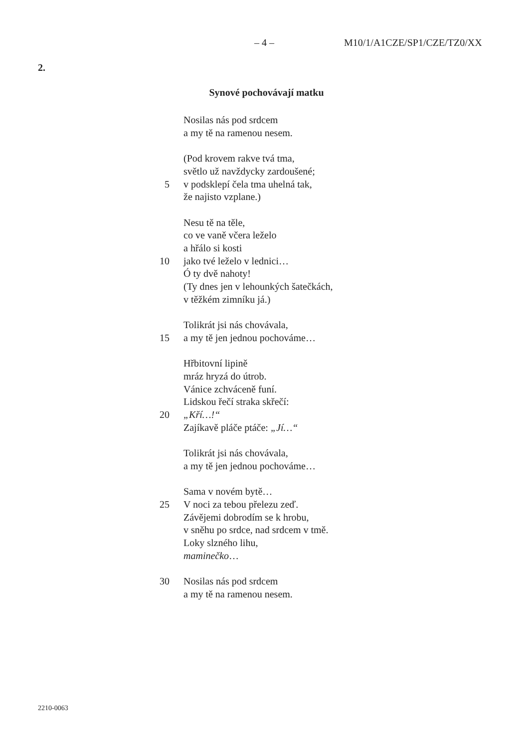– 4 – M10/1/A1CZE/SP1/CZE/TZ0/XX
2.
Synové pochovávají matku
Nosilas nás pod srdcem
a my tě na ramenou nesem.
(Pod krovem rakve tvá tma,
světlo už navždycky zardoušené;
5 v podsklepí čela tma uhelná tak,
že najisto vzplane.)
Nesu tě na těle,
co ve vaně včera leželo
a hřálo si kosti
10 jako tvé leželo v lednici…
Ó ty dvě nahoty!
(Ty dnes jen v lehounkých šatečkách,
v těžkém zimníku já.)
Tolikrát jsi nás chovávala,
15 a my tě jen jednou pochováme…
Hřbitovní lipině
mráz hryzá do útrob.
Vánice zchváceně funí.
Lidskou řečí straka skřečí:
20 „Kří…!“
Zajíkavě pláče ptáče: „Jí…“
Tolikrát jsi nás chovávala,
a my tě jen jednou pochováme…
Sama v novém bytě…
25 V noci za tebou přelezu zeď.
Závějemi dobrodím se k hrobu,
v sněhu po srdce, nad srdcem v tmě.
Loky slzného lihu,
maminečko…
30 Nosilas nás pod srdcem
a my tě na ramenou nesem.
2210-0063